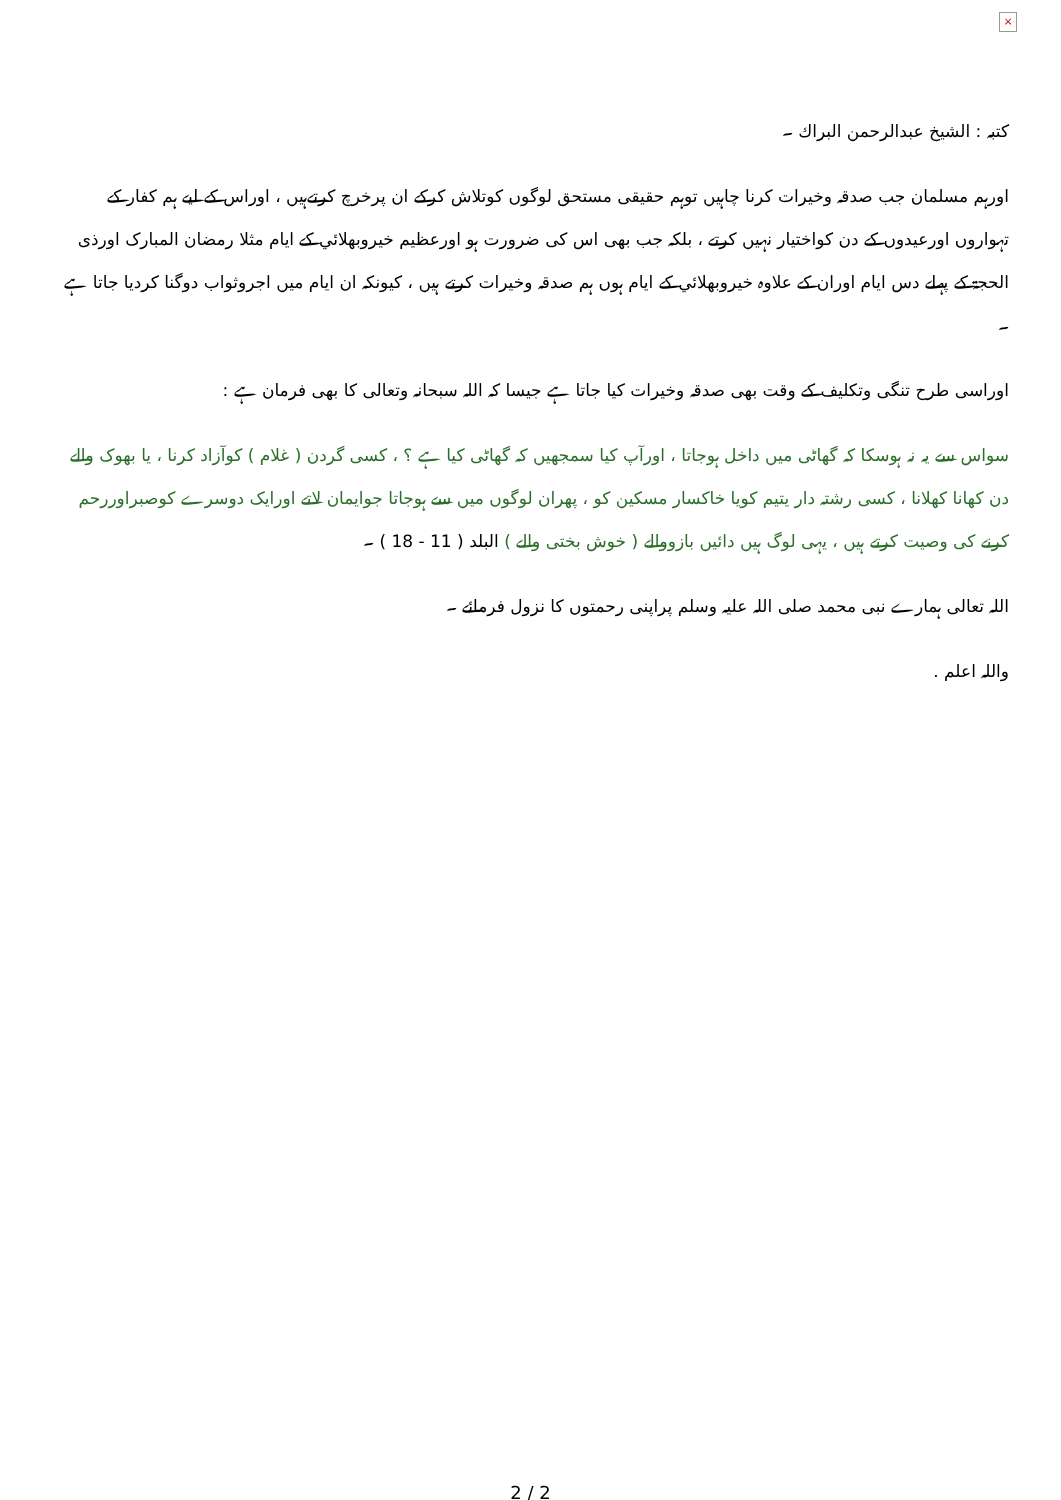×
كتبہ : الشيخ عبدالرحمن البراك ۔
اورہم مسلمان جب صدقہ وخيرات كرنا چاہيں توہم حقيقی مستحق لوگوں كوتلاش كركے ان پرخرچ كرتےہيں ، اوراس كے ليے ہم كفار كے تہواروں اورعيدوں كے دن كواختيار نہيں كرتے ، بلكہ جب بھی اس كی ضرورت ہو اورعظيم خيروبھلائي كے ايام مثلا رمضان المبارک اورذی الحجۃ كے پہلے دس ايام اوران كے علاوہ خيروبھلائي كے ايام ہوں ہم صدقہ وخيرات كرتے ہيں ، كيونكہ ان ايام ميں اجروثواب دوگنا كرديا جاتا ہے ۔
اوراسی طرح تنگی وتكليف كے وقت بھی صدقہ وخيرات كيا جاتا ہے جيسا كہ اللہ سبحانہ وتعالی كا بھی فرمان ہے :
سواس سے يہ نہ ہوسكا كہ گھاٹی ميں داخل ہوجاتا ، اورآپ كيا سمجھيں كہ گھاٹی كيا ہے ؟ ، كسی گردن ( غلام ) كوآزاد كرنا ، يا بھوک والے دن كھانا كھلانا ، كسی رشتہ دار يتيم كويا خاكسار مسكين كو ، پھران لوگوں ميں سے ہوجاتا جوايمان لاتے اورايک دوسرے كوصبراوررحم كرنے كی وصيت كرتے ہيں ، يہی لوگ ہيں دائيں بازووالے ( خوش بختی والے ) البلد ( 11 - 18 ) ۔
اللہ تعالی ہمارے نبی محمد صلی اللہ عليہ وسلم پراپنی رحمتوں كا نزول فرمائے ۔
واللہ اعلم .
2 / 2